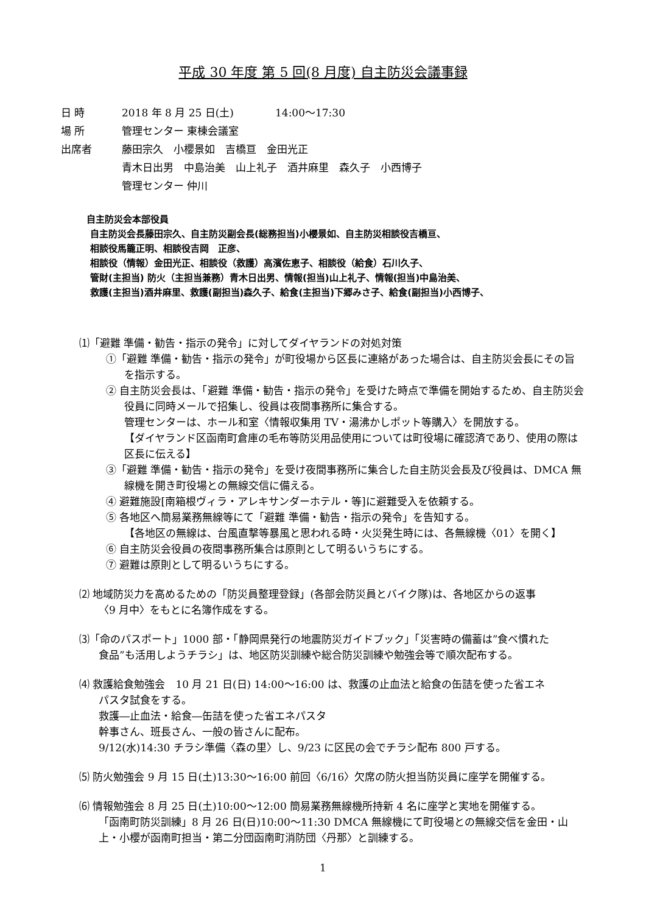平成 30 年度 第 5 回(8 月度) 自主防災会議事録
日 時 2018 年 8 月 25 日(土)　　　　14:00～17:30
場 所 管理センター 東棟会議室
出席者 藤田宗久　小櫻景如　吉橋亘　金田光正
青木日出男　中島治美　山上礼子　酒井麻里　森久子　小西博子
管理センター 仲川
自主防災会本部役員
自主防災会長藤田宗久、自主防災副会長(総務担当)小櫻景如、自主防災相談役吉橋亘、
相談役馬籠正明、相談役吉岡　正彦、
相談役（情報）金田光正、相談役（救護）高濱佐恵子、相談役（給食）石川久子、
管財(主担当) 防火（主担当兼務）青木日出男、情報(担当)山上礼子、情報(担当)中島治美、
救護(主担当)酒井麻里、救護(副担当)森久子、給食(主担当)下郷みさ子、給食(副担当)小西博子、
⑴「避難 準備・勧告・指示の発令」に対してダイヤランドの対処対策
①「避難 準備・勧告・指示の発令」が町役場から区長に連絡があった場合は、自主防災会長にその旨を指示する。
② 自主防災会長は、「避難 準備・勧告・指示の発令」を受けた時点で準備を開始するため、自主防災会役員に同時メールで招集し、役員は夜間事務所に集合する。
管理センターは、ホール和室〈情報収集用 TV・湯沸かしポット等購入〉を開放する。
【ダイヤランド区函南町倉庫の毛布等防災用品使用については町役場に確認済であり、使用の際は区長に伝える】
③「避難 準備・勧告・指示の発令」を受け夜間事務所に集合した自主防災会長及び役員は、DMCA 無線機を開き町役場との無線交信に備える。
④ 避難施設[南箱根ヴィラ・アレキサンダーホテル・等]に避難受入を依頼する。
⑤ 各地区へ簡易業務無線等にて「避難 準備・勧告・指示の発令」を告知する。
【各地区の無線は、台風直撃等暴風と思われる時・火災発生時には、各無線機〈01〉を開く】
⑥ 自主防災会役員の夜間事務所集合は原則として明るいうちにする。
⑦ 避難は原則として明るいうちにする。
⑵ 地域防災力を高めるための「防災員整理登録」(各部会防災員とバイク隊)は、各地区からの返事
〈9 月中〉をもとに名簿作成をする。
⑶「命のパスポート」1000 部・「静岡県発行の地震防災ガイドブック」「災害時の備蓄は”食べ慣れた
食品”も活用しようチラシ」は、地区防災訓練や総合防災訓練や勉強会等で順次配布する。
⑷ 救護給食勉強会　10 月 21 日(日) 14:00～16:00 は、救護の止血法と給食の缶詰を使った省エネ
パスタ試食をする。
救護―止血法・給食―缶詰を使った省エネパスタ
幹事さん、班長さん、一般の皆さんに配布。
9/12(水)14:30 チラシ準備〈森の里〉し、9/23 に区民の会でチラシ配布 800 戸する。
⑸ 防火勉強会 9 月 15 日(土)13:30～16:00 前回〈6/16〉欠席の防火担当防災員に座学を開催する。
⑹ 情報勉強会 8 月 25 日(土)10:00～12:00 簡易業務無線機所持新 4 名に座学と実地を開催する。
「函南町防災訓練」8 月 26 日(日)10:00～11:30 DMCA 無線機にて町役場との無線交信を金田・山上・小櫻が函南町担当・第二分団函南町消防団〈丹那〉と訓練する。
1